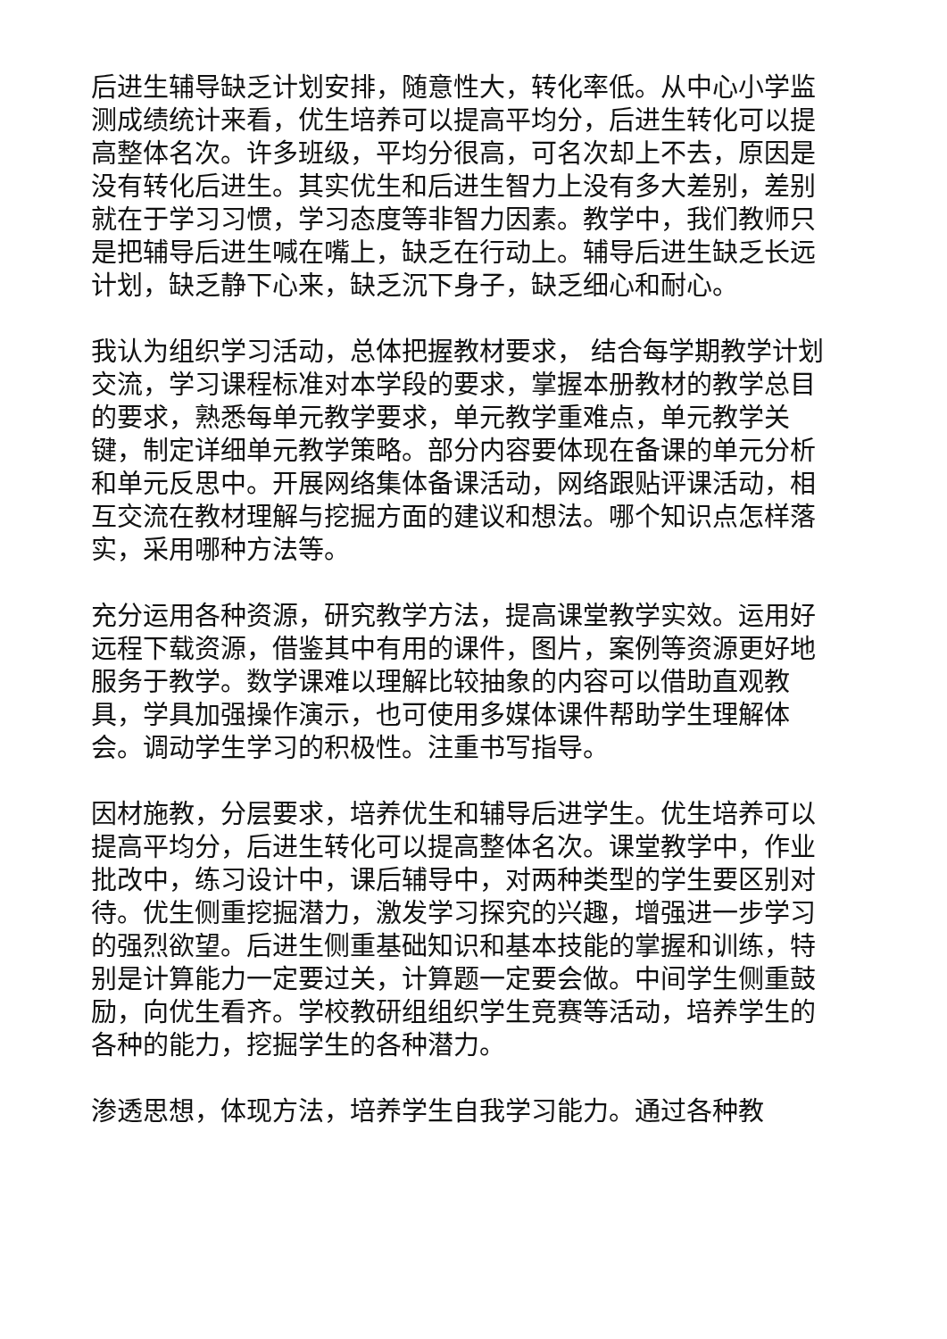后进生辅导缺乏计划安排，随意性大，转化率低。从中心小学监测成绩统计来看，优生培养可以提高平均分，后进生转化可以提高整体名次。许多班级，平均分很高，可名次却上不去，原因是没有转化后进生。其实优生和后进生智力上没有多大差别，差别就在于学习习惯，学习态度等非智力因素。教学中，我们教师只是把辅导后进生喊在嘴上，缺乏在行动上。辅导后进生缺乏长远计划，缺乏静下心来，缺乏沉下身子，缺乏细心和耐心。
我认为组织学习活动，总体把握教材要求， 结合每学期教学计划交流，学习课程标准对本学段的要求，掌握本册教材的教学总目的要求，熟悉每单元教学要求，单元教学重难点，单元教学关键，制定详细单元教学策略。部分内容要体现在备课的单元分析和单元反思中。开展网络集体备课活动，网络跟贴评课活动，相互交流在教材理解与挖掘方面的建议和想法。哪个知识点怎样落实，采用哪种方法等。
充分运用各种资源，研究教学方法，提高课堂教学实效。运用好远程下载资源，借鉴其中有用的课件，图片，案例等资源更好地服务于教学。数学课难以理解比较抽象的内容可以借助直观教具，学具加强操作演示，也可使用多媒体课件帮助学生理解体会。调动学生学习的积极性。注重书写指导。
因材施教，分层要求，培养优生和辅导后进学生。优生培养可以提高平均分，后进生转化可以提高整体名次。课堂教学中，作业批改中，练习设计中，课后辅导中，对两种类型的学生要区别对待。优生侧重挖掘潜力，激发学习探究的兴趣，增强进一步学习的强烈欲望。后进生侧重基础知识和基本技能的掌握和训练，特别是计算能力一定要过关，计算题一定要会做。中间学生侧重鼓励，向优生看齐。学校教研组组织学生竞赛等活动，培养学生的各种的能力，挖掘学生的各种潜力。
渗透思想，体现方法，培养学生自我学习能力。通过各种教